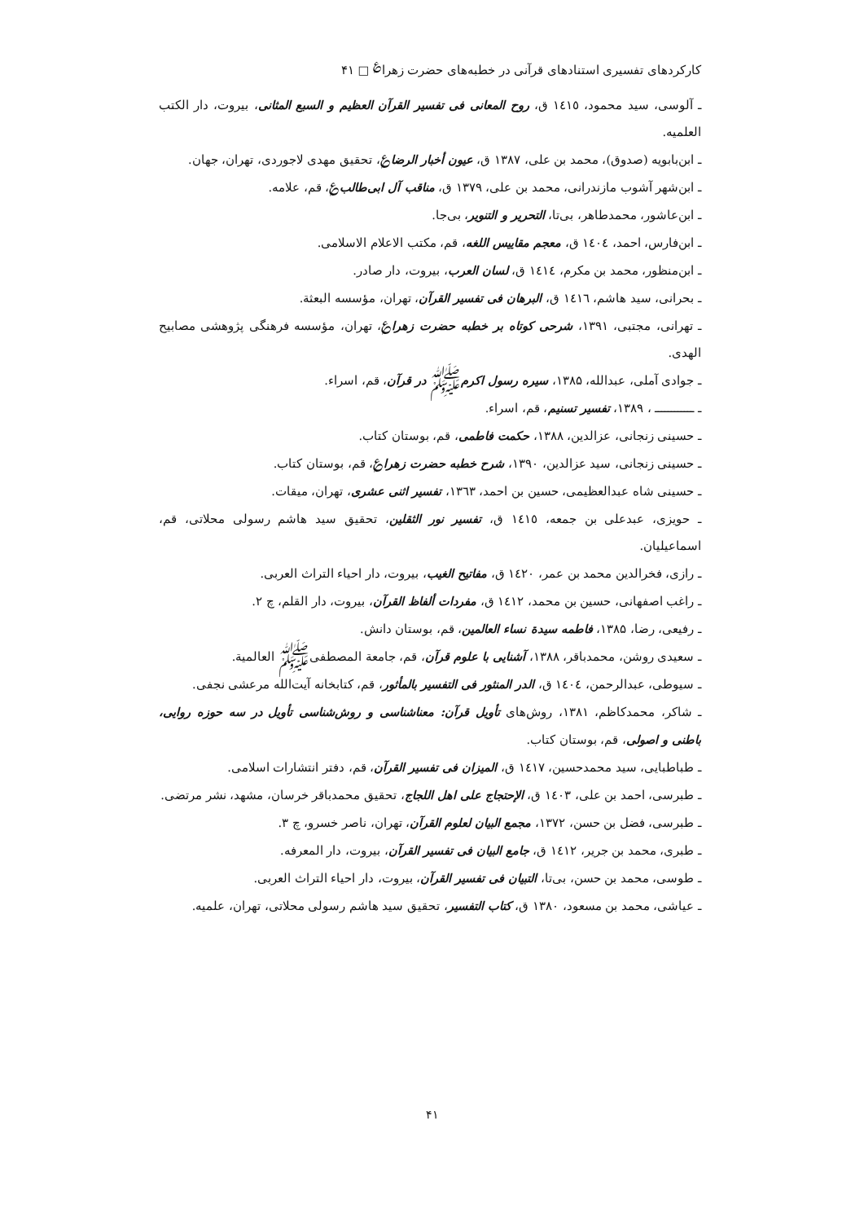کارکردهای تفسیری استنادهای قرآنی در خطبه‌های حضرت زهرا<sup>؏</sup> □ ۴۱
ـ آلوسی، سید محمود، ١٤١٥ ق، روح المعانی فی تفسیر القرآن العظیم و السبع المثانی، بیروت، دار الکتب العلمیه.
ـ ابن‌بابویه (صدوق)، محمد بن علی، ۱۳۸۷ ق، عیون أخبار الرضا؏، تحقیق مهدی لاجوردی، تهران، جهان.
ـ ابن‌شهر آشوب مازندرانی، محمد بن علی، ۱۳۷۹ ق، مناقب آل ابی‌طالب؏، قم، علامه.
ـ ابن‌عاشور، محمدطاهر، بی‌تا، التحریر و التنویر، بی‌جا.
ـ ابن‌فارس، احمد، ١٤٠٤ ق، معجم مقاییس اللغه، قم، مکتب الاعلام الاسلامی.
ـ ابن‌منظور، محمد بن مکرم، ١٤١٤ ق، لسان العرب، بیروت، دار صادر.
ـ بحرانی، سید هاشم، ١٤١٦ ق، البرهان فی تفسیر القرآن، تهران، مؤسسه البعثة.
ـ تهرانی، مجتبی، ۱۳۹۱، شرحی کوتاه بر خطبه حضرت زهرا؏، تهران، مؤسسه فرهنگی پژوهشی مصابیح الهدی.
ـ جوادی آملی، عبدالله، ۱۳۸۵، سیره رسول اکرمﷺ در قرآن، قم، اسراء.
ـ ــــــــــــ ، ۱۳۸۹، تفسیر تسنیم، قم، اسراء.
ـ حسینی زنجانی، عزالدین، ۱۳۸۸، حکمت فاطمی، قم، بوستان کتاب.
ـ حسینی زنجانی، سید عزالدین، ۱۳۹۰، شرح خطبه حضرت زهرا؏، قم، بوستان کتاب.
ـ حسینی شاه عبدالعظیمی، حسین بن احمد، ۱۳٦۳، تفسیر اثنی عشری، تهران، میقات.
ـ حویزی، عبدعلی بن جمعه، ١٤١٥ ق، تفسیر نور الثقلین، تحقیق سید هاشم رسولی محلاتی، قم، اسماعیلیان.
ـ رازی، فخرالدین محمد بن عمر، ١٤٢٠ ق، مفاتیح الغیب، بیروت، دار احیاء التراث العربی.
ـ راغب اصفهانی، حسین بن محمد، ١٤١٢ ق، مفردات ألفاظ القرآن، بیروت، دار القلم، چ ۲.
ـ رفیعی، رضا، ۱۳۸۵، فاطمه سیدة نساء العالمین، قم، بوستان دانش.
ـ سعیدی روشن، محمدباقر، ۱۳۸۸، آشنایی با علوم قرآن، قم، جامعة المصطفیﷺ العالمیة.
ـ سیوطی، عبدالرحمن، ١٤٠٤ ق، الدر المنثور فی التفسیر بالمأثور، قم، کتابخانه آیت‌الله مرعشی نجفی.
ـ شاکر، محمدکاظم، ۱۳۸۱، روش‌های تأویل قرآن: معناشناسی و روش‌شناسی تأویل در سه حوزه روایی، باطنی و اصولی، قم، بوستان کتاب.
ـ طباطبایی، سید محمدحسین، ١٤١٧ ق، المیزان فی تفسیر القرآن، قم، دفتر انتشارات اسلامی.
ـ طبرسی، احمد بن علی، ١٤٠٣ ق، الإحتجاج علی اهل اللجاج، تحقیق محمدباقر خرسان، مشهد، نشر مرتضی.
ـ طبرسی، فضل بن حسن، ۱۳۷۲، مجمع البیان لعلوم القرآن، تهران، ناصر خسرو، چ ۳.
ـ طبری، محمد بن جریر، ١٤١٢ ق، جامع البیان فی تفسیر القرآن، بیروت، دار المعرفه.
ـ طوسی، محمد بن حسن، بی‌تا، التبیان فی تفسیر القرآن، بیروت، دار احیاء التراث العربی.
ـ عیاشی، محمد بن مسعود، ۱۳۸۰ ق، کتاب التفسیر، تحقیق سید هاشم رسولی محلاتی، تهران، علمیه.
۴۱